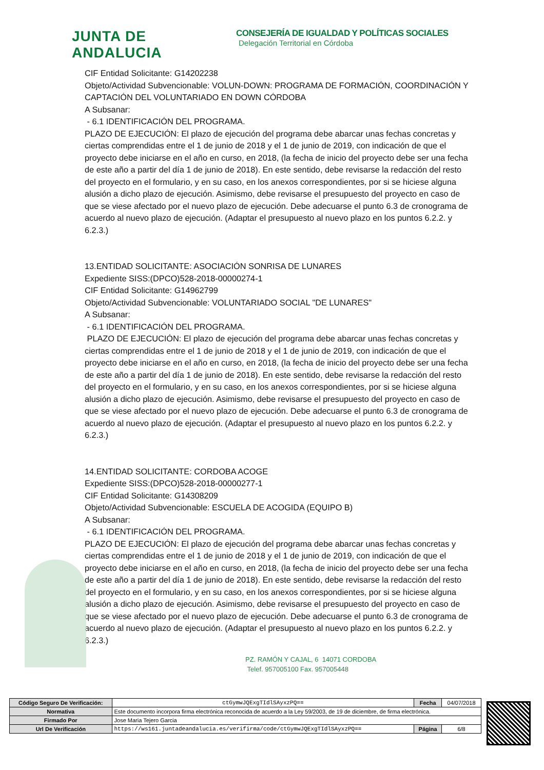JUNTA DE ANDALUCIA
CONSEJERÍA DE IGUALDAD Y POLÍTICAS SOCIALES
Delegación Territorial en Córdoba
CIF Entidad Solicitante: G14202238
Objeto/Actividad Subvencionable: VOLUN-DOWN: PROGRAMA DE FORMACIÓN, COORDINACIÓN Y CAPTACIÓN DEL VOLUNTARIADO EN DOWN CÓRDOBA
A Subsanar:
- 6.1 IDENTIFICACIÓN DEL PROGRAMA.
PLAZO DE EJECUCIÓN: El plazo de ejecución del programa debe abarcar unas fechas concretas y ciertas comprendidas entre el 1 de junio de 2018 y el 1 de junio de 2019, con indicación de que el proyecto debe iniciarse en el año en curso, en 2018, (la fecha de inicio del proyecto debe ser una fecha de este año a partir del día 1 de junio de 2018). En este sentido, debe revisarse la redacción del resto del proyecto en el formulario, y en su caso, en los anexos correspondientes, por si se hiciese alguna alusión a dicho plazo de ejecución. Asimismo, debe revisarse el presupuesto del proyecto en caso de que se viese afectado por el nuevo plazo de ejecución. Debe adecuarse el punto 6.3 de cronograma de acuerdo al nuevo plazo de ejecución. (Adaptar el presupuesto al nuevo plazo en los puntos 6.2.2. y 6.2.3.)
13.ENTIDAD SOLICITANTE: ASOCIACIÓN SONRISA DE LUNARES
Expediente SISS:(DPCO)528-2018-00000274-1
CIF Entidad Solicitante: G14962799
Objeto/Actividad Subvencionable: VOLUNTARIADO SOCIAL "DE LUNARES"
A Subsanar:
- 6.1 IDENTIFICACIÓN DEL PROGRAMA.
PLAZO DE EJECUCIÓN: El plazo de ejecución del programa debe abarcar unas fechas concretas y ciertas comprendidas entre el 1 de junio de 2018 y el 1 de junio de 2019, con indicación de que el proyecto debe iniciarse en el año en curso, en 2018, (la fecha de inicio del proyecto debe ser una fecha de este año a partir del día 1 de junio de 2018). En este sentido, debe revisarse la redacción del resto del proyecto en el formulario, y en su caso, en los anexos correspondientes, por si se hiciese alguna alusión a dicho plazo de ejecución. Asimismo, debe revisarse el presupuesto del proyecto en caso de que se viese afectado por el nuevo plazo de ejecución. Debe adecuarse el punto 6.3 de cronograma de acuerdo al nuevo plazo de ejecución. (Adaptar el presupuesto al nuevo plazo en los puntos 6.2.2. y 6.2.3.)
14.ENTIDAD SOLICITANTE: CORDOBA ACOGE
Expediente SISS:(DPCO)528-2018-00000277-1
CIF Entidad Solicitante: G14308209
Objeto/Actividad Subvencionable: ESCUELA DE ACOGIDA (EQUIPO B)
A Subsanar:
- 6.1 IDENTIFICACIÓN DEL PROGRAMA.
PLAZO DE EJECUCIÓN: El plazo de ejecución del programa debe abarcar unas fechas concretas y ciertas comprendidas entre el 1 de junio de 2018 y el 1 de junio de 2019, con indicación de que el proyecto debe iniciarse en el año en curso, en 2018, (la fecha de inicio del proyecto debe ser una fecha de este año a partir del día 1 de junio de 2018). En este sentido, debe revisarse la redacción del resto del proyecto en el formulario, y en su caso, en los anexos correspondientes, por si se hiciese alguna alusión a dicho plazo de ejecución. Asimismo, debe revisarse el presupuesto del proyecto en caso de que se viese afectado por el nuevo plazo de ejecución. Debe adecuarse el punto 6.3 de cronograma de acuerdo al nuevo plazo de ejecución. (Adaptar el presupuesto al nuevo plazo en los puntos 6.2.2. y 6.2.3.)
PZ. RAMÓN Y CAJAL, 6 14071 CORDOBA
Telef. 957005100 Fax. 957005448
| Código Seguro De Verificación: | ctGymwJQExgTIdlSAyxzPQ== | Fecha | 04/07/2018 |
| Normativa | Este documento incorpora firma electrónica reconocida de acuerdo a la Ley 59/2003, de 19 de diciembre, de firma electrónica. | | |
| Firmado Por | Jose Maria Tejero Garcia | | |
| Url De Verificación | https://ws161.juntadeandalucia.es/verifirma/code/ctGymwJQExgTIdlSAyxzPQ== | Página | 6/8 |